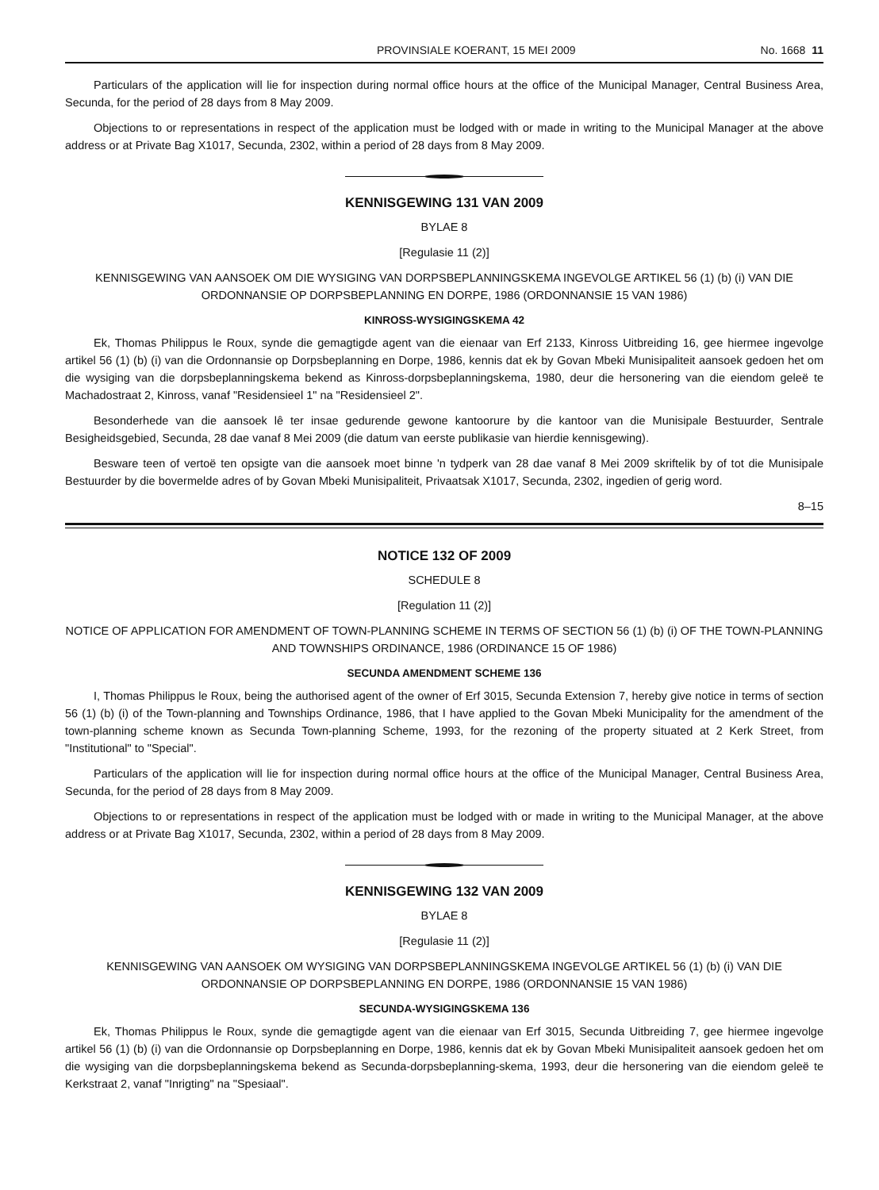PROVINSIALE KOERANT, 15 MEI 2009 No. 1668 11
Particulars of the application will lie for inspection during normal office hours at the office of the Municipal Manager, Central Business Area, Secunda, for the period of 28 days from 8 May 2009.
Objections to or representations in respect of the application must be lodged with or made in writing to the Municipal Manager at the above address or at Private Bag X1017, Secunda, 2302, within a period of 28 days from 8 May 2009.
KENNISGEWING 131 VAN 2009
BYLAE 8
[Regulasie 11 (2)]
KENNISGEWING VAN AANSOEK OM DIE WYSIGING VAN DORPSBEPLANNINGSKEMA INGEVOLGE ARTIKEL 56 (1) (b) (i) VAN DIE ORDONNANSIE OP DORPSBEPLANNING EN DORPE, 1986 (ORDONNANSIE 15 VAN 1986)
KINROSS-WYSIGINGSKEMA 42
Ek, Thomas Philippus le Roux, synde die gemagtigde agent van die eienaar van Erf 2133, Kinross Uitbreiding 16, gee hiermee ingevolge artikel 56 (1) (b) (i) van die Ordonnansie op Dorpsbeplanning en Dorpe, 1986, kennis dat ek by Govan Mbeki Munisipaliteit aansoek gedoen het om die wysiging van die dorpsbeplanningskema bekend as Kinross-dorpsbeplanningskema, 1980, deur die hersonering van die eiendom geleë te Machadostraat 2, Kinross, vanaf "Residensieel 1" na "Residensieel 2".
Besonderhede van die aansoek lê ter insae gedurende gewone kantoorure by die kantoor van die Munisipale Bestuurder, Sentrale Besigheidsgebied, Secunda, 28 dae vanaf 8 Mei 2009 (die datum van eerste publikasie van hierdie kennisgewing).
Besware teen of vertoë ten opsigte van die aansoek moet binne 'n tydperk van 28 dae vanaf 8 Mei 2009 skriftelik by of tot die Munisipale Bestuurder by die bovermelde adres of by Govan Mbeki Munisipaliteit, Privaatsak X1017, Secunda, 2302, ingedien of gerig word.
8–15
NOTICE 132 OF 2009
SCHEDULE 8
[Regulation 11 (2)]
NOTICE OF APPLICATION FOR AMENDMENT OF TOWN-PLANNING SCHEME IN TERMS OF SECTION 56 (1) (b) (i) OF THE TOWN-PLANNING AND TOWNSHIPS ORDINANCE, 1986 (ORDINANCE 15 OF 1986)
SECUNDA AMENDMENT SCHEME 136
I, Thomas Philippus le Roux, being the authorised agent of the owner of Erf 3015, Secunda Extension 7, hereby give notice in terms of section 56 (1) (b) (i) of the Town-planning and Townships Ordinance, 1986, that I have applied to the Govan Mbeki Municipality for the amendment of the town-planning scheme known as Secunda Town-planning Scheme, 1993, for the rezoning of the property situated at 2 Kerk Street, from "Institutional" to "Special".
Particulars of the application will lie for inspection during normal office hours at the office of the Municipal Manager, Central Business Area, Secunda, for the period of 28 days from 8 May 2009.
Objections to or representations in respect of the application must be lodged with or made in writing to the Municipal Manager, at the above address or at Private Bag X1017, Secunda, 2302, within a period of 28 days from 8 May 2009.
KENNISGEWING 132 VAN 2009
BYLAE 8
[Regulasie 11 (2)]
KENNISGEWING VAN AANSOEK OM WYSIGING VAN DORPSBEPLANNINGSKEMA INGEVOLGE ARTIKEL 56 (1) (b) (i) VAN DIE ORDONNANSIE OP DORPSBEPLANNING EN DORPE, 1986 (ORDONNANSIE 15 VAN 1986)
SECUNDA-WYSIGINGSKEMA 136
Ek, Thomas Philippus le Roux, synde die gemagtigde agent van die eienaar van Erf 3015, Secunda Uitbreiding 7, gee hiermee ingevolge artikel 56 (1) (b) (i) van die Ordonnansie op Dorpsbeplanning en Dorpe, 1986, kennis dat ek by Govan Mbeki Munisipaliteit aansoek gedoen het om die wysiging van die dorpsbeplanningskema bekend as Secunda-dorpsbeplanning-skema, 1993, deur die hersonering van die eiendom geleë te Kerkstraat 2, vanaf "Inrigting" na "Spesiaal".